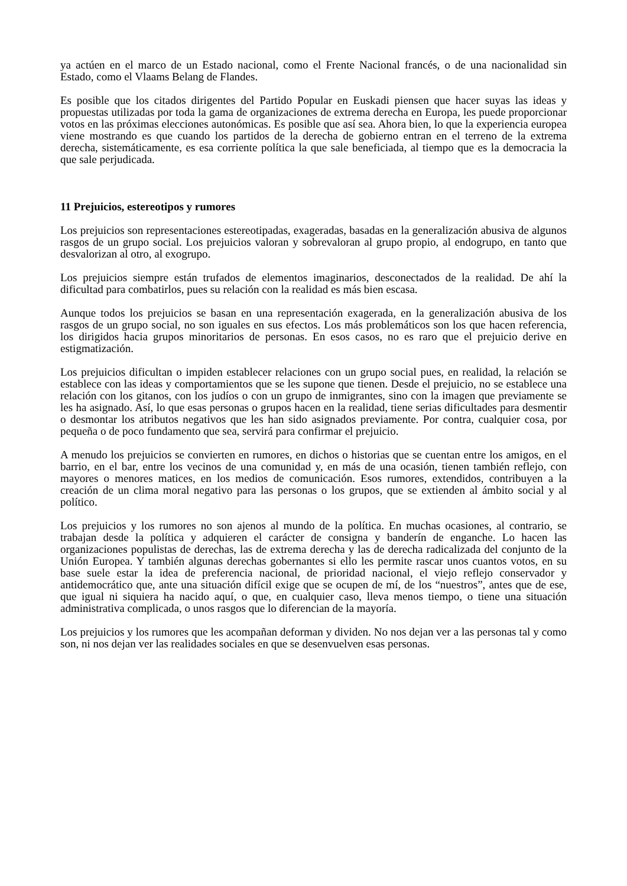ya actúen en el marco de un Estado nacional, como el Frente Nacional francés, o de una nacionalidad sin Estado, como el Vlaams Belang de Flandes.
Es posible que los citados dirigentes del Partido Popular en Euskadi piensen que hacer suyas las ideas y propuestas utilizadas por toda la gama de organizaciones de extrema derecha en Europa, les puede proporcionar votos en las próximas elecciones autonómicas. Es posible que así sea. Ahora bien, lo que la experiencia europea viene mostrando es que cuando los partidos de la derecha de gobierno entran en el terreno de la extrema derecha, sistemáticamente, es esa corriente política la que sale beneficiada, al tiempo que es la democracia la que sale perjudicada.
11 Prejuicios, estereotipos y rumores
Los prejuicios son representaciones estereotipadas, exageradas, basadas en la generalización abusiva de algunos rasgos de un grupo social. Los prejuicios valoran y sobrevaloran al grupo propio, al endogrupo, en tanto que desvalorizan al otro, al exogrupo.
Los prejuicios siempre están trufados de elementos imaginarios, desconectados de la realidad. De ahí la dificultad para combatirlos, pues su relación con la realidad es más bien escasa.
Aunque todos los prejuicios se basan en una representación exagerada, en la generalización abusiva de los rasgos de un grupo social, no son iguales en sus efectos. Los más problemáticos son los que hacen referencia, los dirigidos hacia grupos minoritarios de personas. En esos casos, no es raro que el prejuicio derive en estigmatización.
Los prejuicios dificultan o impiden establecer relaciones con un grupo social pues, en realidad, la relación se establece con las ideas y comportamientos que se les supone que tienen. Desde el prejuicio, no se establece una relación con los gitanos, con los judíos o con un grupo de inmigrantes, sino con la imagen que previamente se les ha asignado. Así, lo que esas personas o grupos hacen en la realidad, tiene serias dificultades para desmentir o desmontar los atributos negativos que les han sido asignados previamente. Por contra, cualquier cosa, por pequeña o de poco fundamento que sea, servirá para confirmar el prejuicio.
A menudo los prejuicios se convierten en rumores, en dichos o historias que se cuentan entre los amigos, en el barrio, en el bar, entre los vecinos de una comunidad y, en más de una ocasión, tienen también reflejo, con mayores o menores matices, en los medios de comunicación. Esos rumores, extendidos, contribuyen a la creación de un clima moral negativo para las personas o los grupos, que se extienden al ámbito social y al político.
Los prejuicios y los rumores no son ajenos al mundo de la política. En muchas ocasiones, al contrario, se trabajan desde la política y adquieren el carácter de consigna y banderín de enganche. Lo hacen las organizaciones populistas de derechas, las de extrema derecha y las de derecha radicalizada del conjunto de la Unión Europea. Y también algunas derechas gobernantes si ello les permite rascar unos cuantos votos, en su base suele estar la idea de preferencia nacional, de prioridad nacional, el viejo reflejo conservador y antidemocrático que, ante una situación difícil exige que se ocupen de mí, de los “nuestros”, antes que de ese, que igual ni siquiera ha nacido aquí, o que, en cualquier caso, lleva menos tiempo, o tiene una situación administrativa complicada, o unos rasgos que lo diferencian de la mayoría.
Los prejuicios y los rumores que les acompañan deforman y dividen. No nos dejan ver a las personas tal y como son, ni nos dejan ver las realidades sociales en que se desenvuelven esas personas.